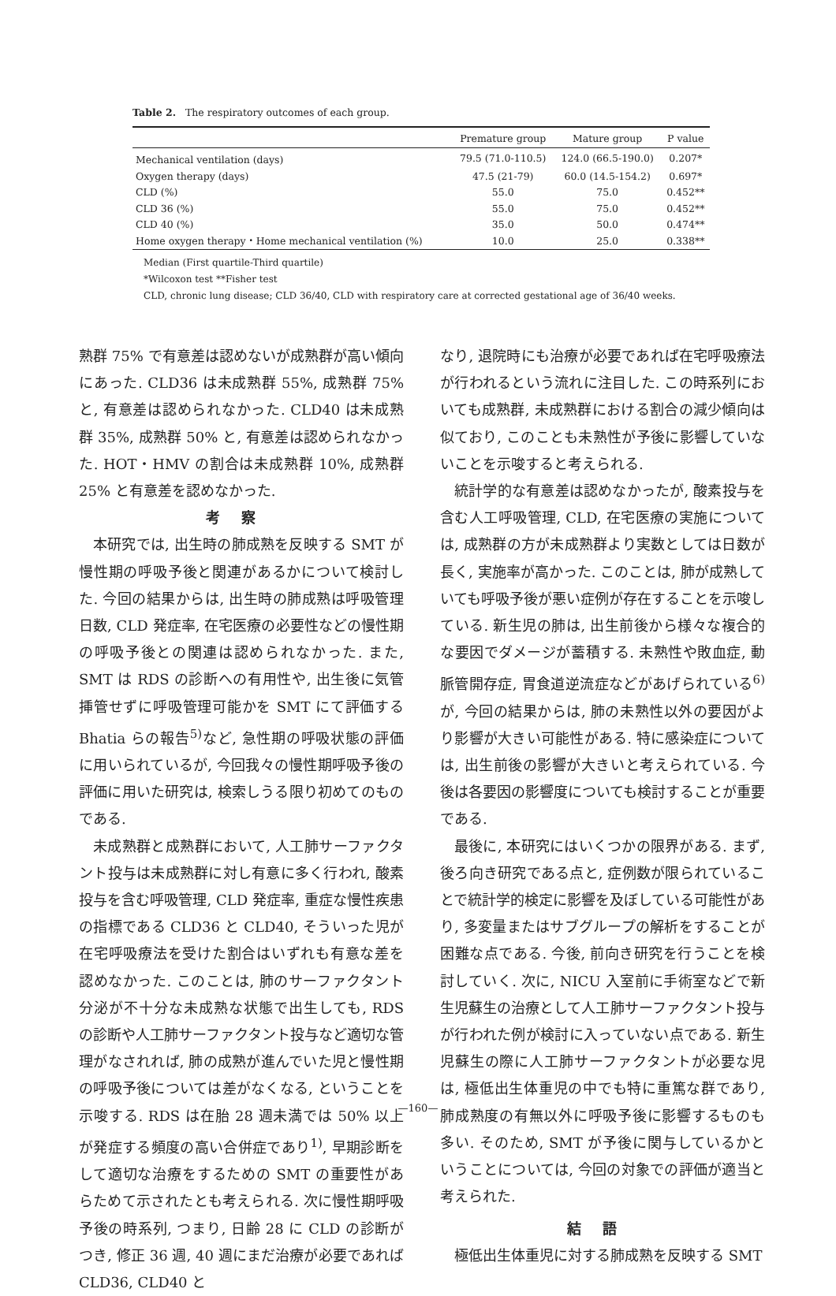Table 2. The respiratory outcomes of each group.
| | Premature group | Mature group | P value |
| --- | --- | --- | --- |
| Mechanical ventilation (days) | 79.5 (71.0-110.5) | 124.0 (66.5-190.0) | 0.207* |
| Oxygen therapy (days) | 47.5 (21-79) | 60.0 (14.5-154.2) | 0.697* |
| CLD (%) | 55.0 | 75.0 | 0.452** |
| CLD 36 (%) | 55.0 | 75.0 | 0.452** |
| CLD 40 (%) | 35.0 | 50.0 | 0.474** |
| Home oxygen therapy・Home mechanical ventilation (%) | 10.0 | 25.0 | 0.338** |
Median (First quartile-Third quartile)
*Wilcoxon test **Fisher test
CLD, chronic lung disease; CLD 36/40, CLD with respiratory care at corrected gestational age of 36/40 weeks.
熟群 75% で有意差は認めないが成熟群が高い傾向にあった. CLD36 は未成熟群 55%, 成熟群 75% と, 有意差は認められなかった. CLD40 は未成熟群 35%, 成熟群 50% と, 有意差は認められなかった. HOT・HMV の割合は未成熟群 10%, 成熟群 25% と有意差を認めなかった.
考察
本研究では, 出生時の肺成熟を反映する SMT が慢性期の呼吸予後と関連があるかについて検討した. 今回の結果からは, 出生時の肺成熟は呼吸管理日数, CLD 発症率, 在宅医療の必要性などの慢性期の呼吸予後との関連は認められなかった. また, SMT は RDS の診断への有用性や, 出生後に気管挿管せずに呼吸管理可能かを SMT にて評価する Bhatia らの報告<sup>5)</sup>など, 急性期の呼吸状態の評価に用いられているが, 今回我々の慢性期呼吸予後の評価に用いた研究は, 検索しうる限り初めてのものである.
未成熟群と成熟群において, 人工肺サーファクタント投与は未成熟群に対し有意に多く行われ, 酸素投与を含む呼吸管理, CLD 発症率, 重症な慢性疾患の指標である CLD36 と CLD40, そういった児が在宅呼吸療法を受けた割合はいずれも有意な差を認めなかった. このことは, 肺のサーファクタント分泌が不十分な未成熟な状態で出生しても, RDS の診断や人工肺サーファクタント投与など適切な管理がなされれば, 肺の成熟が進んでいた児と慢性期の呼吸予後については差がなくなる, ということを示唆する. RDS は在胎 28 週未満では 50% 以上が発症する頻度の高い合併症であり<sup>1)</sup>, 早期診断をして適切な治療をするための SMT の重要性があらためて示されたとも考えられる. 次に慢性期呼吸予後の時系列, つまり, 日齢 28 に CLD の診断がつき, 修正 36 週, 40 週にまだ治療が必要であれば CLD36, CLD40 と
なり, 退院時にも治療が必要であれば在宅呼吸療法が行われるという流れに注目した. この時系列においても成熟群, 未成熟群における割合の減少傾向は似ており, このことも未熟性が予後に影響していないことを示唆すると考えられる.
統計学的な有意差は認めなかったが, 酸素投与を含む人工呼吸管理, CLD, 在宅医療の実施については, 成熟群の方が未成熟群より実数としては日数が長く, 実施率が高かった. このことは, 肺が成熟していても呼吸予後が悪い症例が存在することを示唆している. 新生児の肺は, 出生前後から様々な複合的な要因でダメージが蓄積する. 未熟性や敗血症, 動脈管開存症, 胃食道逆流症などがあげられている<sup>6)</sup>が, 今回の結果からは, 肺の未熟性以外の要因がより影響が大きい可能性がある. 特に感染症については, 出生前後の影響が大きいと考えられている. 今後は各要因の影響度についても検討することが重要である.
最後に, 本研究にはいくつかの限界がある. まず, 後ろ向き研究である点と, 症例数が限られていることで統計学的検定に影響を及ぼしている可能性があり, 多変量またはサブグループの解析をすることが困難な点である. 今後, 前向き研究を行うことを検討していく. 次に, NICU 入室前に手術室などで新生児蘇生の治療として人工肺サーファクタント投与が行われた例が検討に入っていない点である. 新生児蘇生の際に人工肺サーファクタントが必要な児は, 極低出生体重児の中でも特に重篤な群であり, 肺成熟度の有無以外に呼吸予後に影響するものも多い. そのため, SMT が予後に関与しているかということについては, 今回の対象での評価が適当と考えられた.
結語
極低出生体重児に対する肺成熟を反映する SMT
—160—